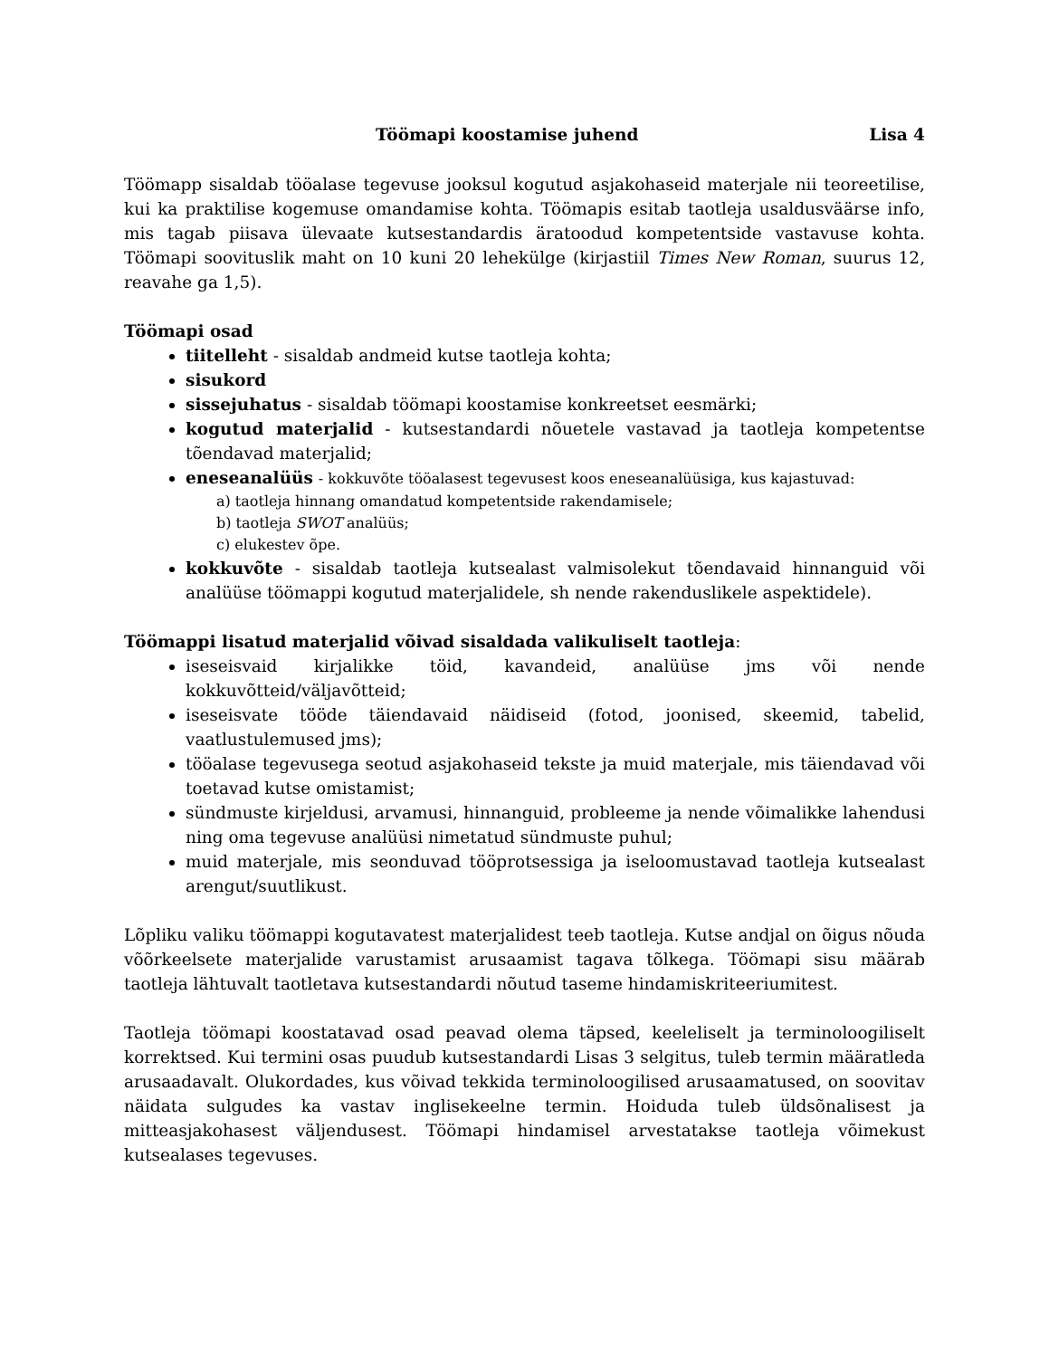Töömapi koostamise juhend Lisa 4
Töömapp sisaldab tööalase tegevuse jooksul kogutud asjakohaseid materjale nii teoreetilise, kui ka praktilise kogemuse omandamise kohta. Töömapis esitab taotleja usaldusväärse info, mis tagab piisava ülevaate kutsestandardis äratoodud kompetentside vastavuse kohta. Töömapi soovituslik maht on 10 kuni 20 lehekülge (kirjastiil Times New Roman, suurus 12, reavahe ga 1,5).
Töömapi osad
tiitelleht - sisaldab andmeid kutse taotleja kohta;
sisukord
sissejuhatus - sisaldab töömapi koostamise konkreetset eesmärki;
kogutud materjalid - kutsestandardi nõuetele vastavad ja taotleja kompetentse tõendavad materjalid;
eneseanalüüs - kokkuvõte tööalasest tegevusest koos eneseanalüüsiga, kus kajastuvad:
a) taotleja hinnang omandatud kompetentside rakendamisele;
b) taotleja SWOT analüüs;
c) elukestev õpe.
kokkuvõte - sisaldab taotleja kutsealast valmisolekut tõendavaid hinnanguid või analüüse töömappi kogutud materjalidele, sh nende rakenduslikele aspektidele).
Töömappi lisatud materjalid võivad sisaldada valikuliselt taotleja:
iseseisvaid kirjalikke töid, kavandeid, analüüse jms või nende kokkuvõtteid/väljavõtteid;
iseseisvate tööde täiendavaid näidiseid (fotod, joonised, skeemid, tabelid, vaatlustulemused jms);
tööalase tegevusega seotud asjakohaseid tekste ja muid materjale, mis täiendavad või toetavad kutse omistamist;
sündmuste kirjeldusi, arvamusi, hinnanguid, probleeme ja nende võimalikke lahendusi ning oma tegevuse analüüsi nimetatud sündmuste puhul;
muid materjale, mis seonduvad tööprotsessiga ja iseloomustavad taotleja kutsealast arengut/suutlikust.
Lõpliku valiku töömappi kogutavatest materjalidest teeb taotleja. Kutse andjal on õigus nõuda võõrkeelsete materjalide varustamist arusaamist tagava tõlkega. Töömapi sisu määrab taotleja lähtuvalt taotletava kutsestandardi nõutud taseme hindamiskriteeriumitest.
Taotleja töömapi koostatavad osad peavad olema täpsed, keeleliselt ja terminoloogiliselt korrektsed. Kui termini osas puudub kutsestandardi Lisas 3 selgitus, tuleb termin määratleda arusaadavalt. Olukordades, kus võivad tekkida terminoloogilised arusaamatused, on soovitav näidata sulgudes ka vastav inglisekeelne termin. Hoiduda tuleb üldsõnalisest ja mitteasjakohasest väljendusest. Töömapi hindamisel arvestatakse taotleja võimekust kutsealases tegevuses.